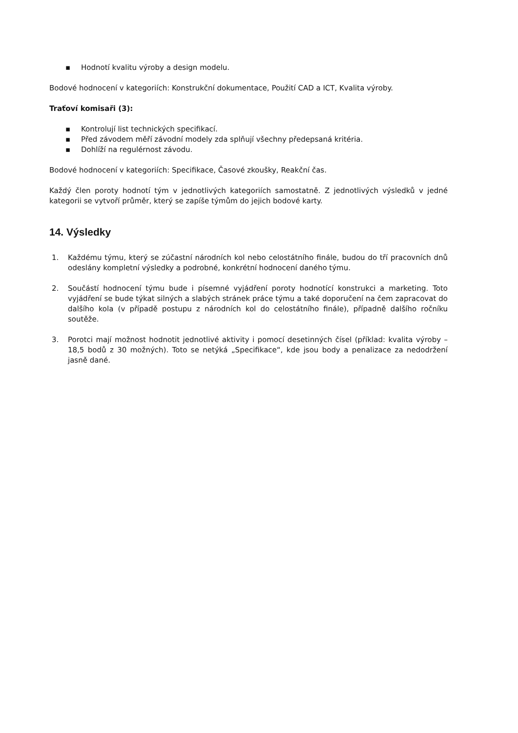▪ Hodnotí kvalitu výroby a design modelu.
Bodové hodnocení v kategoriích: Konstrukční dokumentace, Použití CAD a ICT, Kvalita výroby.
Traťoví komisaři (3):
▪ Kontrolují list technických specifikací.
▪ Před závodem měří závodní modely zda splňují všechny předepsaná kritéria.
▪ Dohlíží na regulérnost závodu.
Bodové hodnocení v kategoriích: Specifikace, Časové zkoušky, Reakční čas.
Každý člen poroty hodnotí tým v jednotlivých kategoriích samostatně. Z jednotlivých výsledků v jedné kategorii se vytvoří průměr, který se zapíše týmům do jejich bodové karty.
14. Výsledky
1. Každému týmu, který se zúčastní národních kol nebo celostátního finále, budou do tří pracovních dnů odeslány kompletní výsledky a podrobné, konkrétní hodnocení daného týmu.
2. Součástí hodnocení týmu bude i písemné vyjádření poroty hodnotící konstrukci a marketing. Toto vyjádření se bude týkat silných a slabých stránek práce týmu a také doporučení na čem zapracovat do dalšího kola (v případě postupu z národních kol do celostátního finále), případně dalšího ročníku soutěže.
3. Porotci mají možnost hodnotit jednotlivé aktivity i pomocí desetinných čísel (příklad: kvalita výroby – 18,5 bodů z 30 možných). Toto se netýká „Specifikace“, kde jsou body a penalizace za nedodržení jasně dané.